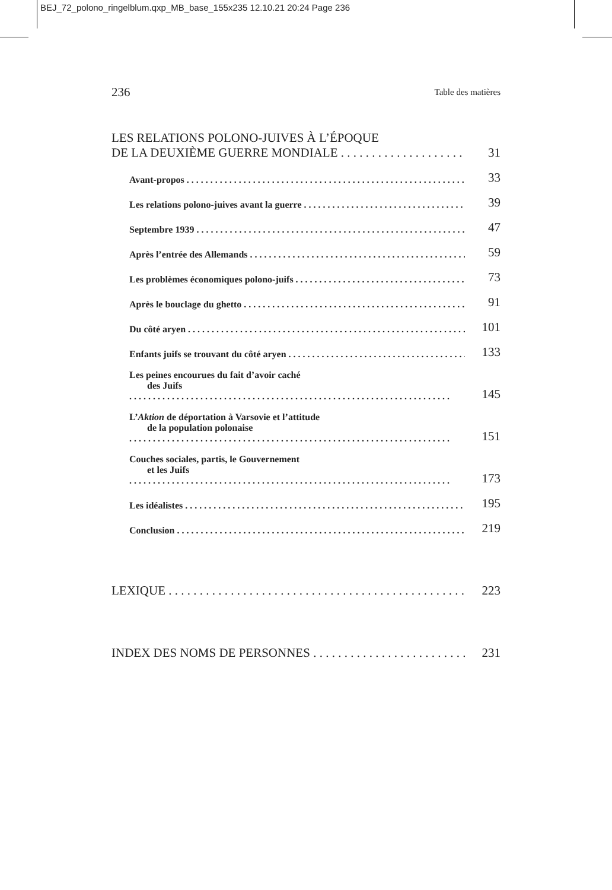BEJ_72_polono_ringelblum.qxp_MB_base_155x235 12.10.21 20:24 Page 236
236 Table des matières
LES RELATIONS POLONO-JUIVES À L’ÉPOQUE
DE LA DEUXIÈME GUERRE MONDIALE
31
Avant-propos
33
Les relations polono-juives avant la guerre
39
Septembre 1939
47
Après l’entrée des Allemands
59
Les problèmes économiques polono-juifs
73
Après le bouclage du ghetto
91
Du côté aryen
101
Enfants juifs se trouvant du côté aryen
133
Les peines encourues du fait d’avoir caché
des Juifs
145
L’Aktion de déportation à Varsovie et l’attitude
de la population polonaise
151
Couches sociales, partis, le Gouvernement
et les Juifs
173
Les idéalistes
195
Conclusion
219
LEXIQUE
223
INDEX DES NOMS DE PERSONNES
231